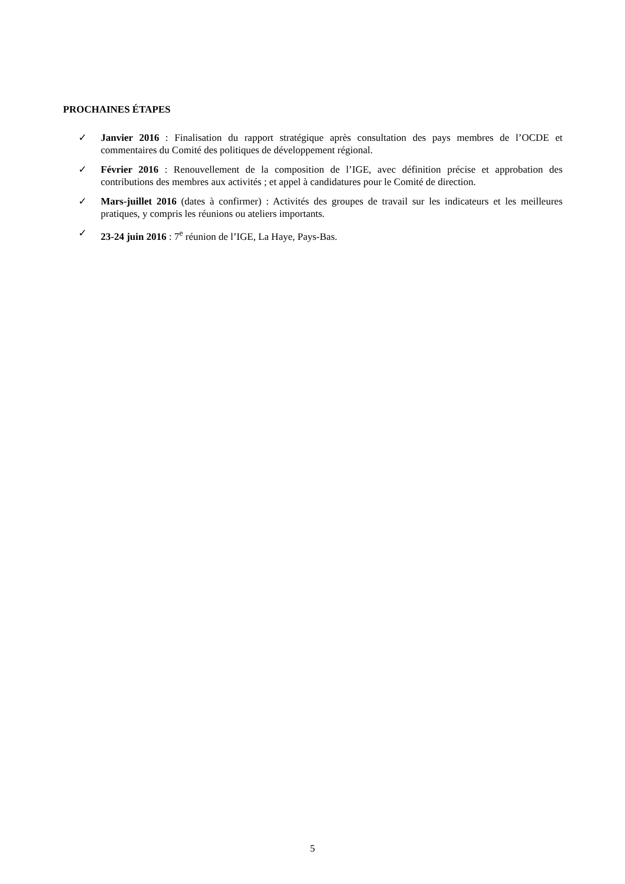PROCHAINES ÉTAPES
✓ Janvier 2016 : Finalisation du rapport stratégique après consultation des pays membres de l’OCDE et commentaires du Comité des politiques de développement régional.
✓ Février 2016 : Renouvellement de la composition de l’IGE, avec définition précise et approbation des contributions des membres aux activités ; et appel à candidatures pour le Comité de direction.
✓ Mars-juillet 2016 (dates à confirmer) : Activités des groupes de travail sur les indicateurs et les meilleures pratiques, y compris les réunions ou ateliers importants.
✓ 23-24 juin 2016 : 7<sup>e</sup> réunion de l’IGE, La Haye, Pays-Bas.
5